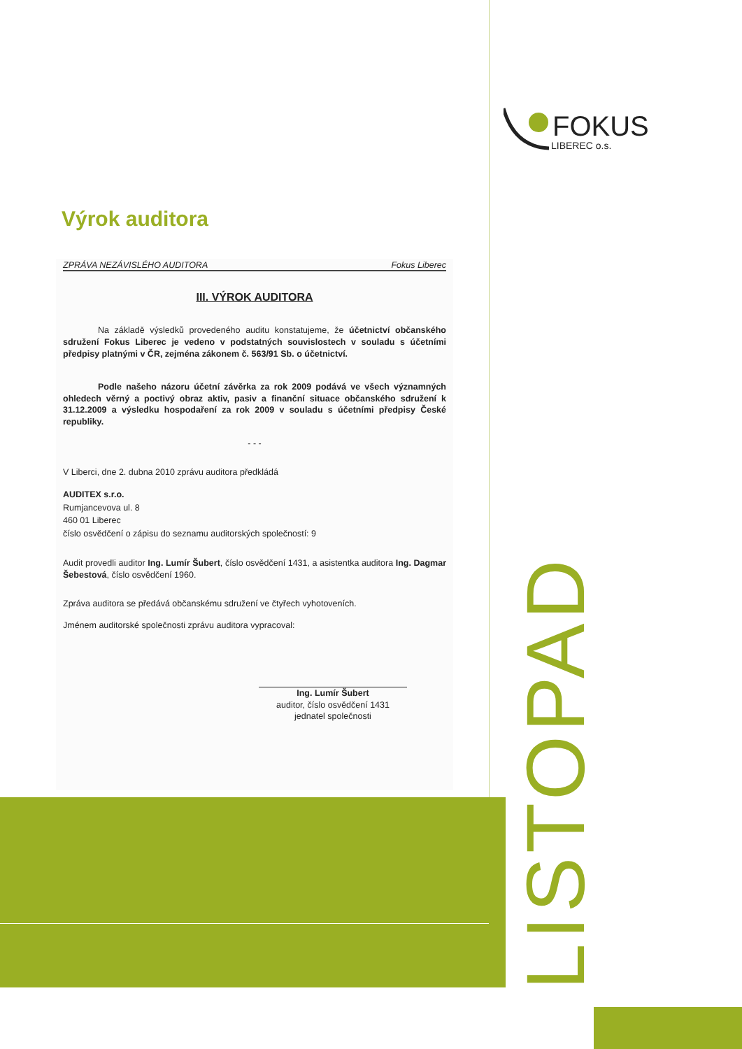FOKUS
LIBEREC o.s.
Výrok auditora
ZPRÁVA NEZÁVISLÉHO AUDITORA Fokus Liberec
III. VÝROK AUDITORA
Na základě výsledků provedeného auditu konstatujeme, že účetnictví občanského sdružení Fokus Liberec je vedeno v podstatných souvislostech v souladu s účetními předpisy platnými v ČR, zejména zákonem č. 563/91 Sb. o účetnictví.
Podle našeho názoru účetní závěrka za rok 2009 podává ve všech významných ohledech věrný a poctivý obraz aktiv, pasiv a finanční situace občanského sdružení k 31.12.2009 a výsledku hospodaření za rok 2009 v souladu s účetními předpisy České republiky.
- - -
V Liberci, dne 2. dubna 2010 zprávu auditora předkládá
AUDITEX s.r.o.
Rumjancevova ul. 8
460 01 Liberec
číslo osvědčení o zápisu do seznamu auditorských společností: 9
Audit provedli auditor Ing. Lumír Šubert, číslo osvědčení 1431, a asistentka auditora Ing. Dagmar Šebestová, číslo osvědčení 1960.
Zpráva auditora se předává občanskému sdružení ve čtyřech vyhotoveních.
Jménem auditorské společnosti zprávu auditora vypracoval:
Ing. Lumír Šubert
auditor, číslo osvědčení 1431
jednatel společnosti
LISTOPAD